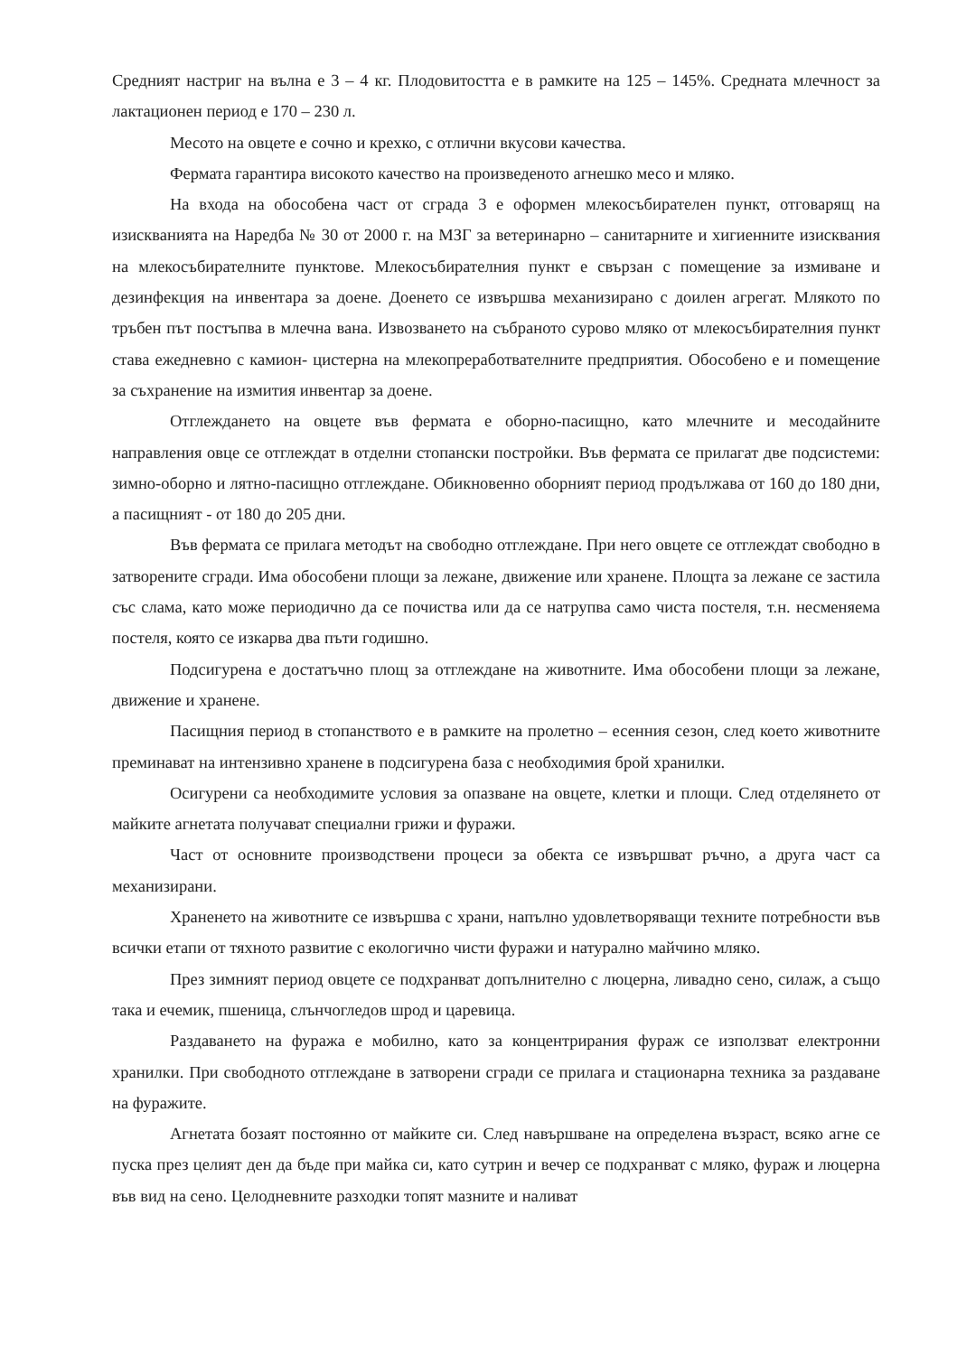Средният настриг на вълна е 3 – 4 кг. Плодовитостта е в рамките на 125 – 145%. Средната млечност за лактационен период е 170 – 230 л.
Месото на овцете е сочно и крехко, с отлични вкусови качества.
Фермата гарантира високото качество на произведеното агнешко месо и мляко.
На входа на обособена част от сграда 3 е оформен млекосъбирателен пункт, отговарящ на изискванията на Наредба № 30 от 2000 г. на МЗГ за ветеринарно – санитарните и хигиенните изисквания на млекосъбирателните пунктове. Млекосъбирателния пункт е свързан с помещение за измиване и дезинфекция на инвентара за доене. Доенето се извършва механизирано с доилен агрегат. Млякото по тръбен път постъпва в млечна вана. Извозването на събраното сурово мляко от млекосъбирателния пункт става ежедневно с камион- цистерна на млекопреработвателните предприятия. Обособено е и помещение за съхранение на измития инвентар за доене.
Отглеждането на овцете във фермата е оборно-пасищно, като млечните и месодайните направления овце се отглеждат в отделни стопански постройки. Във фермата се прилагат две подсистеми: зимно-оборно и лятно-пасищно отглеждане. Обикновенно оборният период продължава от 160 до 180 дни, а пасищният - от 180 до 205 дни.
Във фермата се прилага методът на свободно отглеждане. При него овцете се отглеждат свободно в затворените сгради. Има обособени площи за лежане, движение или хранене. Площта за лежане се застила със слама, като може периодично да се почиства или да се натрупва само чиста постеля, т.н. несменяема постеля, която се изкарва два пъти годишно.
Подсигурена е достатъчно площ за отглеждане на животните. Има обособени площи за лежане, движение и хранене.
Пасищния период в стопанството е в рамките на пролетно – есенния сезон, след което животните преминават на интензивно хранене в подсигурена база с необходимия брой хранилки.
Осигурени са необходимите условия за опазване на овцете, клетки и площи. След отделянето от майките агнетата получават специални грижи и фуражи.
Част от основните производствени процеси за обекта се извършват ръчно, а друга част са механизирани.
Храненето на животните се извършва с храни, напълно удовлетворяващи техните потребности във всички етапи от тяхното развитие с екологично чисти фуражи и натурално майчино мляко.
През зимният период овцете се подхранват допълнително с люцерна, ливадно сено, силаж, а също така и ечемик, пшеница, слънчогледов шрод и царевица.
Раздаването на фуража е мобилно, като за концентрирания фураж се използват електронни хранилки. При свободното отглеждане в затворени сгради се прилага и стационарна техника за раздаване на фуражите.
Агнетата бозаят постоянно от майките си. След навършване на определена възраст, всяко агне се пуска през целият ден да бъде при майка си, като сутрин и вечер се подхранват с мляко, фураж и люцерна във вид на сено. Целодневните разходки топят мазните и наливат